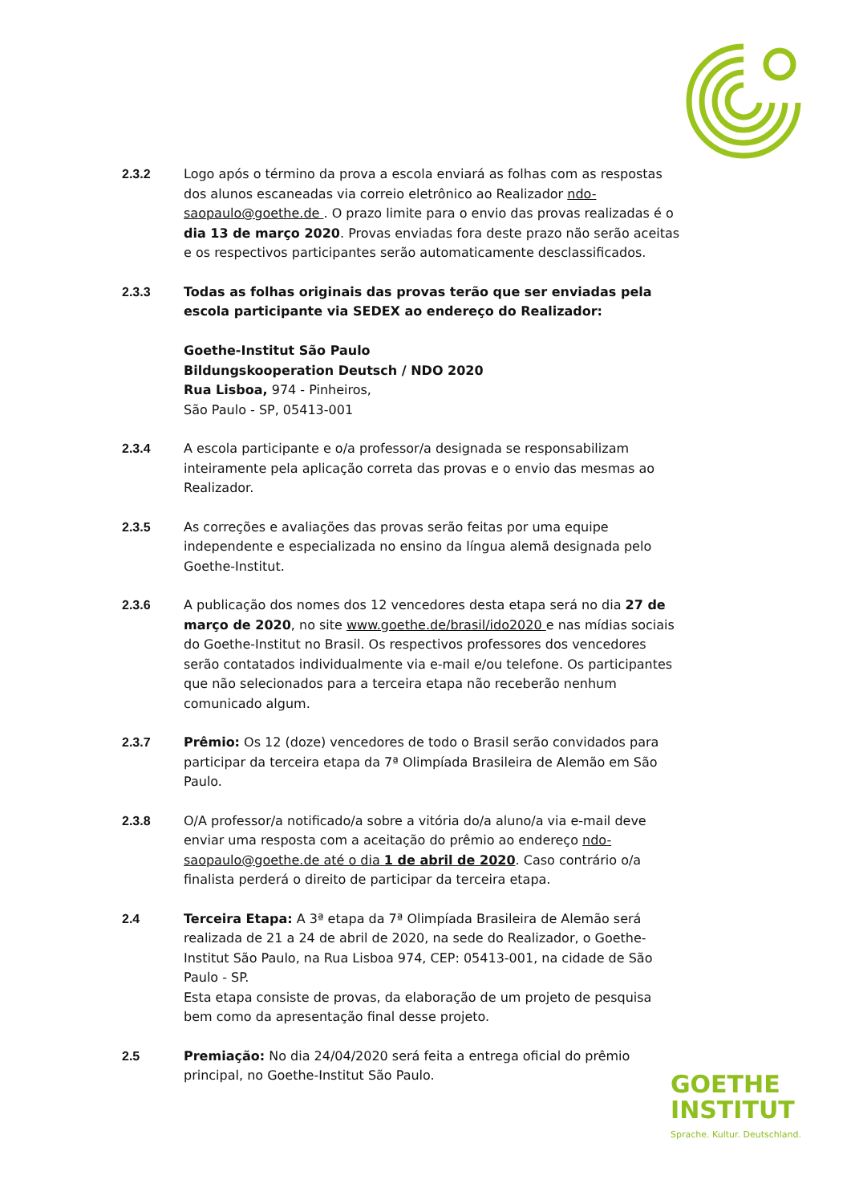2.3.2 Logo após o término da prova a escola enviará as folhas com as respostas dos alunos escaneadas via correio eletrônico ao Realizador ndo-saopaulo@goethe.de . O prazo limite para o envio das provas realizadas é o dia 13 de março 2020. Provas enviadas fora deste prazo não serão aceitas e os respectivos participantes serão automaticamente desclassificados.
2.3.3 Todas as folhas originais das provas terão que ser enviadas pela escola participante via SEDEX ao endereço do Realizador:
Goethe-Institut São Paulo
Bildungskooperation Deutsch / NDO 2020
Rua Lisboa, 974 - Pinheiros,
São Paulo - SP, 05413-001
2.3.4 A escola participante e o/a professor/a designada se responsabilizam inteiramente pela aplicação correta das provas e o envio das mesmas ao Realizador.
2.3.5 As correções e avaliações das provas serão feitas por uma equipe independente e especializada no ensino da língua alemã designada pelo Goethe-Institut.
2.3.6 A publicação dos nomes dos 12 vencedores desta etapa será no dia 27 de março de 2020, no site www.goethe.de/brasil/ido2020 e nas mídias sociais do Goethe-Institut no Brasil. Os respectivos professores dos vencedores serão contatados individualmente via e-mail e/ou telefone. Os participantes que não selecionados para a terceira etapa não receberão nenhum comunicado algum.
2.3.7 Prêmio: Os 12 (doze) vencedores de todo o Brasil serão convidados para participar da terceira etapa da 7ª Olimpíada Brasileira de Alemão em São Paulo.
2.3.8 O/A professor/a notificado/a sobre a vitória do/a aluno/a via e-mail deve enviar uma resposta com a aceitação do prêmio ao endereço ndo-saopaulo@goethe.de até o dia 1 de abril de 2020. Caso contrário o/a finalista perderá o direito de participar da terceira etapa.
2.4 Terceira Etapa: A 3ª etapa da 7ª Olimpíada Brasileira de Alemão será realizada de 21 a 24 de abril de 2020, na sede do Realizador, o Goethe-Institut São Paulo, na Rua Lisboa 974, CEP: 05413-001, na cidade de São Paulo - SP.
Esta etapa consiste de provas, da elaboração de um projeto de pesquisa bem como da apresentação final desse projeto.
2.5 Premiação: No dia 24/04/2020 será feita a entrega oficial do prêmio principal, no Goethe-Institut São Paulo.
GOETHE
INSTITUT
Sprache. Kultur. Deutschland.